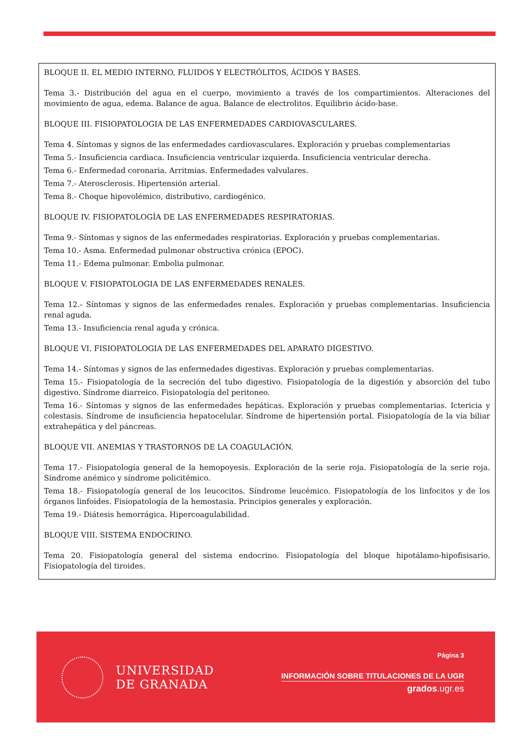BLOQUE II. EL MEDIO INTERNO, FLUIDOS Y ELECTRÓLITOS, ÁCIDOS Y BASES.
Tema 3.- Distribución del agua en el cuerpo, movimiento a través de los compartimientos. Alteraciones del movimiento de agua, edema. Balance de agua. Balance de electrolitos. Equilibrio ácido-base.
BLOQUE III. FISIOPATOLOGIA DE LAS ENFERMEDADES CARDIOVASCULARES.
Tema 4. Síntomas y signos de las enfermedades cardiovasculares. Exploración y pruebas complementarias
Tema 5.- Insuficiencia cardiaca. Insuficiencia ventricular izquierda. Insuficiencia ventricular derecha.
Tema 6.- Enfermedad coronaria. Arritmias. Enfermedades valvulares.
Tema 7.- Aterosclerosis. Hipertensión arterial.
Tema 8.- Choque hipovolémico, distributivo, cardiogénico.
BLOQUE IV. FISIOPATOLOGÍA DE LAS ENFERMEDADES RESPIRATORIAS.
Tema 9.- Síntomas y signos de las enfermedades respiratorias. Exploración y pruebas complementarias.
Tema 10.- Asma. Enfermedad pulmonar obstructiva crónica (EPOC).
Tema 11.- Edema pulmonar. Embolia pulmonar.
BLOQUE V. FISIOPATOLOGIA DE LAS ENFERMEDADES RENALES.
Tema 12.- Síntomas y signos de las enfermedades renales. Exploración y pruebas complementarias. Insuficiencia renal aguda.
Tema 13.- Insuficiencia renal aguda y crónica.
BLOQUE VI. FISIOPATOLOGIA DE LAS ENFERMEDADES DEL APARATO DIGESTIVO.
Tema 14.- Síntomas y signos de las enfermedades digestivas. Exploración y pruebas complementarias.
Tema 15.- Fisiopatología de la secreción del tubo digestivo. Fisiopatología de la digestión y absorción del tubo digestivo. Síndrome diarreico. Fisiopatología del peritoneo.
Tema 16.- Síntomas y signos de las enfermedades hepáticas. Exploración y pruebas complementarias. Ictericia y colestasis. Síndrome de insuficiencia hepatocelular. Síndrome de hipertensión portal. Fisiopatología de la vía biliar extrahepática y del páncreas.
BLOQUE VII. ANEMIAS Y TRASTORNOS DE LA COAGULACIÓN.
Tema 17.- Fisiopatología general de la hemopoyesis. Exploración de la serie roja. Fisiopatología de la serie roja. Síndrome anémico y síndrome policitémico.
Tema 18.- Fisiopatología general de los leucocitos. Síndrome leucémico. Fisiopatología de los linfocitos y de los órganos linfoides. Fisiopatología de la hemostasia. Principios generales y exploración.
Tema 19.- Diátesis hemorrágica. Hipercoagulabilidad.
BLOQUE VIII. SISTEMA ENDOCRINO.
Tema 20. Fisiopatología general del sistema endocrino. Fisiopatología del bloque hipotálamo-hipofisisario. Fisiopatología del tiroides.
UNIVERSIDAD
DE GRANADA
Página 3
INFORMACIÓN SOBRE TITULACIONES DE LA UGR
grados.ugr.es